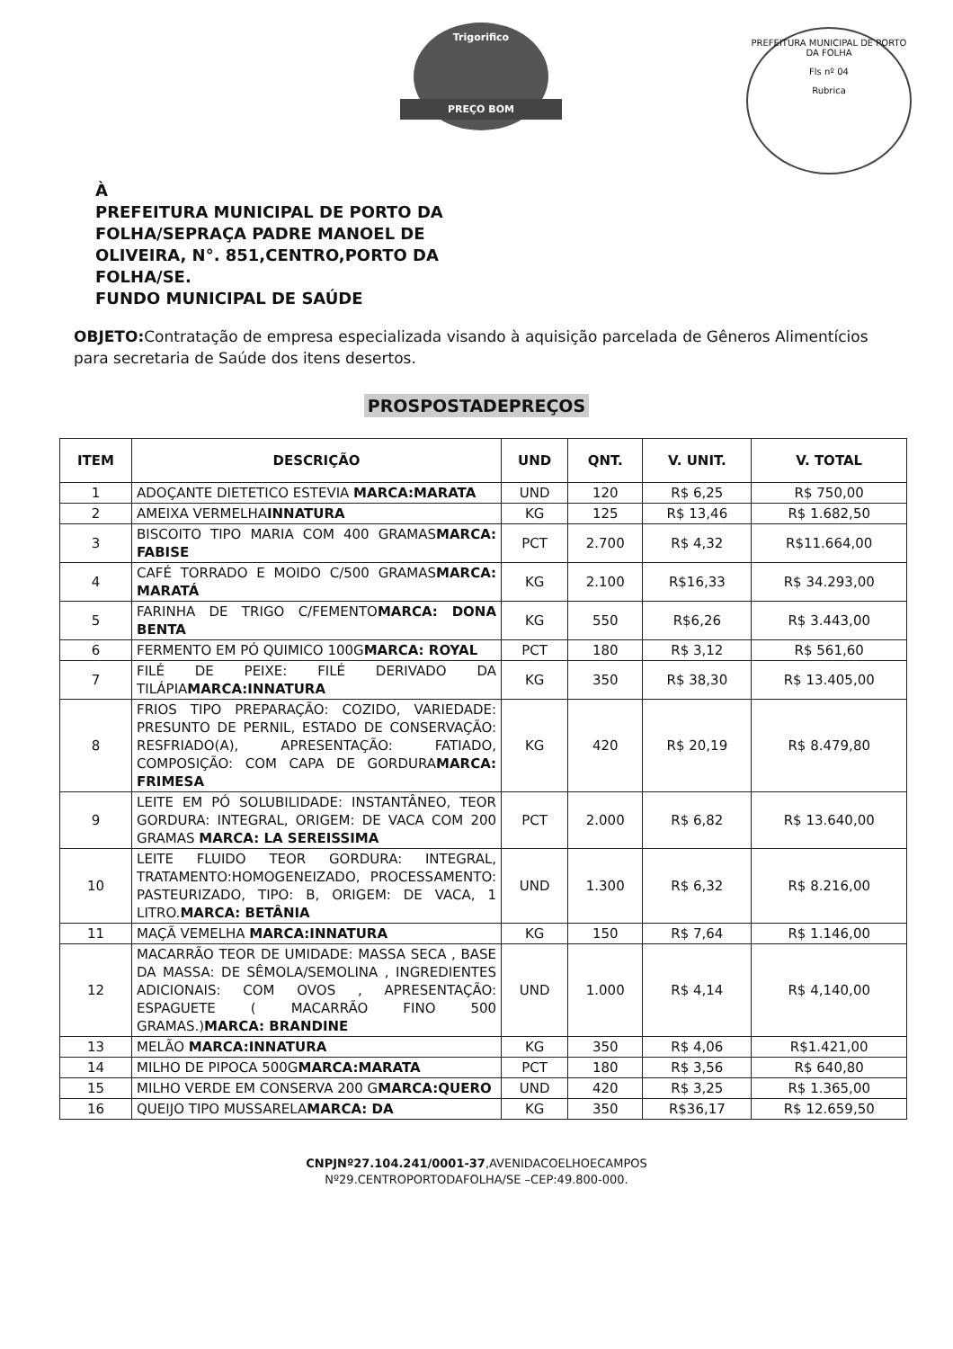Trigorifico
PREÇO BOM
PREFEITURA MUNICIPAL DE PORTO DA FOLHA
Fls nº 04
Rubrica
À
PREFEITURA MUNICIPAL DE PORTO DA
FOLHA/SEPRAÇA PADRE MANOEL DE
OLIVEIRA, N°. 851,CENTRO,PORTO DA
FOLHA/SE.
FUNDO MUNICIPAL DE SAÚDE
OBJETO: Contratação de empresa especializada visando à aquisição parcelada de Gêneros Alimentícios para secretaria de Saúde dos itens desertos.
PROSPOSTADEPREÇOS
| ITEM | DESCRIÇÃO | UND | QNT. | V. UNIT. | V. TOTAL |
| --- | --- | --- | --- | --- | --- |
| 1 | ADOÇANTE DIETETICO ESTEVIA MARCA:MARATA | UND | 120 | R$ 6,25 | R$ 750,00 |
| 2 | AMEIXA VERMELHA INNATURA | KG | 125 | R$ 13,46 | R$ 1.682,50 |
| 3 | BISCOITO TIPO MARIA COM 400 GRAMAS MARCA: FABISE | PCT | 2.700 | R$ 4,32 | R$11.664,00 |
| 4 | CAFÉ TORRADO E MOIDO C/500 GRAMAS MARCA: MARATÁ | KG | 2.100 | R$16,33 | R$ 34.293,00 |
| 5 | FARINHA DE TRIGO C/FEMENTO MARCA: DONA BENTA | KG | 550 | R$6,26 | R$ 3.443,00 |
| 6 | FERMENTO EM PÓ QUIMICO 100G MARCA: ROYAL | PCT | 180 | R$ 3,12 | R$ 561,60 |
| 7 | FILÉ DE PEIXE: FILÉ DERIVADO DA TILÁPIA MARCA:INNATURA | KG | 350 | R$ 38,30 | R$ 13.405,00 |
| 8 | FRIOS TIPO PREPARAÇÃO: COZIDO, VARIEDADE: PRESUNTO DE PERNIL, ESTADO DE CONSERVAÇÃO: RESFRIADO(A), APRESENTAÇÃO: FATIADO, COMPOSIÇÃO: COM CAPA DE GORDURA MARCA: FRIMESA | KG | 420 | R$ 20,19 | R$ 8.479,80 |
| 9 | LEITE EM PÓ SOLUBILIDADE: INSTANTÂNEO, TEOR GORDURA: INTEGRAL, ORIGEM: DE VACA COM 200 GRAMAS MARCA: LA SEREISSIMA | PCT | 2.000 | R$ 6,82 | R$ 13.640,00 |
| 10 | LEITE FLUIDO TEOR GORDURA: INTEGRAL, TRATAMENTO:HOMOGENEIZADO, PROCESSAMENTO: PASTEURIZADO, TIPO: B, ORIGEM: DE VACA, 1 LITRO. MARCA: BETÂNIA | UND | 1.300 | R$ 6,32 | R$ 8.216,00 |
| 11 | MAÇÃ VEMELHA MARCA:INNATURA | KG | 150 | R$ 7,64 | R$ 1.146,00 |
| 12 | MACARRÃO TEOR DE UMIDADE: MASSA SECA , BASE DA MASSA: DE SÊMOLA/SEMOLINA , INGREDIENTES ADICIONAIS: COM OVOS , APRESENTAÇÃO: ESPAGUETE ( MACARRÃO FINO 500 GRAMAS.) MARCA: BRANDINE | UND | 1.000 | R$ 4,14 | R$ 4,140,00 |
| 13 | MELÃO MARCA:INNATURA | KG | 350 | R$ 4,06 | R$1.421,00 |
| 14 | MILHO DE PIPOCA 500G MARCA:MARATA | PCT | 180 | R$ 3,56 | R$ 640,80 |
| 15 | MILHO VERDE EM CONSERVA 200 G MARCA:QUERO | UND | 420 | R$ 3,25 | R$ 1.365,00 |
| 16 | QUEIJO TIPO MUSSARELA MARCA: DA | KG | 350 | R$36,17 | R$ 12.659,50 |
CNPJNº27.104.241/0001-37,AVENIDACOELHOECAMPOS
Nº29.CENTROPORTODAFOLHA/SE –CEP:49.800-000.